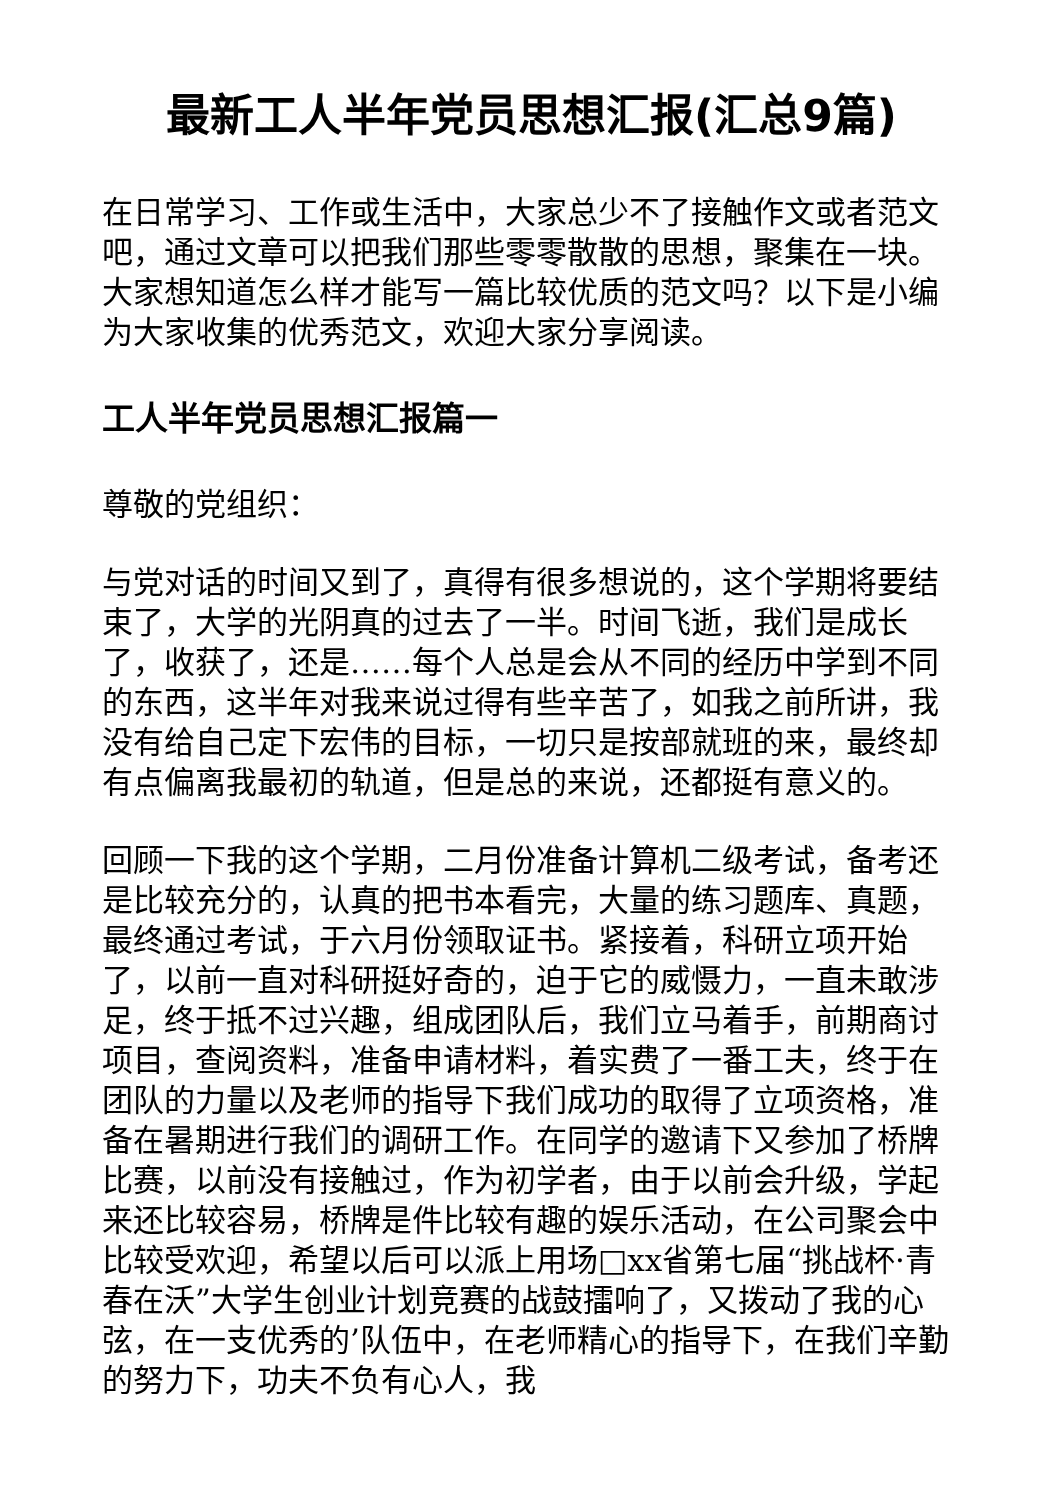最新工人半年党员思想汇报(汇总9篇)
在日常学习、工作或生活中，大家总少不了接触作文或者范文吧，通过文章可以把我们那些零零散散的思想，聚集在一块。大家想知道怎么样才能写一篇比较优质的范文吗？以下是小编为大家收集的优秀范文，欢迎大家分享阅读。
工人半年党员思想汇报篇一
尊敬的党组织：
与党对话的时间又到了，真得有很多想说的，这个学期将要结束了，大学的光阴真的过去了一半。时间飞逝，我们是成长了，收获了，还是……每个人总是会从不同的经历中学到不同的东西，这半年对我来说过得有些辛苦了，如我之前所讲，我没有给自己定下宏伟的目标，一切只是按部就班的来，最终却有点偏离我最初的轨道，但是总的来说，还都挺有意义的。
回顾一下我的这个学期，二月份准备计算机二级考试，备考还是比较充分的，认真的把书本看完，大量的练习题库、真题，最终通过考试，于六月份领取证书。紧接着，科研立项开始了，以前一直对科研挺好奇的，迫于它的威慑力，一直未敢涉足，终于抵不过兴趣，组成团队后，我们立马着手，前期商讨项目，查阅资料，准备申请材料，着实费了一番工夫，终于在团队的力量以及老师的指导下我们成功的取得了立项资格，准备在暑期进行我们的调研工作。在同学的邀请下又参加了桥牌比赛，以前没有接触过，作为初学者，由于以前会升级，学起来还比较容易，桥牌是件比较有趣的娱乐活动，在公司聚会中比较受欢迎，希望以后可以派上用场□xx省第七届“挑战杯·青春在沃”大学生创业计划竞赛的战鼓擂响了，又拨动了我的心弦，在一支优秀的’队伍中，在老师精心的指导下，在我们辛勤的努力下，功夫不负有心人，我